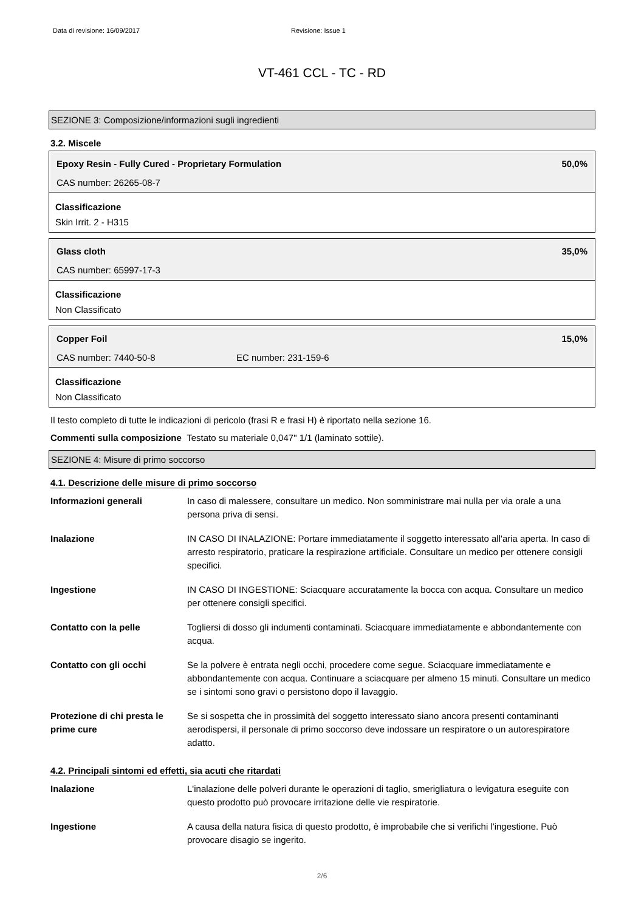Data di revisione: 16/09/2017 Revisione: Issue 1
VT-461 CCL - TC - RD
SEZIONE 3: Composizione/informazioni sugli ingredienti
3.2. Miscele
Epoxy Resin - Fully Cured - Proprietary Formulation 50,0%
CAS number: 26265-08-7
Classificazione
Skin Irrit. 2 - H315
Glass cloth 35,0%
CAS number: 65997-17-3
Classificazione
Non Classificato
Copper Foil 15,0%
CAS number: 7440-50-8 EC number: 231-159-6
Classificazione
Non Classificato
Il testo completo di tutte le indicazioni di pericolo (frasi R e frasi H) è riportato nella sezione 16.
Commenti sulla composizione Testato su materiale 0,047" 1/1 (laminato sottile).
SEZIONE 4: Misure di primo soccorso
4.1. Descrizione delle misure di primo soccorso
| Informazioni generali | In caso di malessere, consultare un medico. Non somministrare mai nulla per via orale a una persona priva di sensi. |
| Inalazione | IN CASO DI INALAZIONE: Portare immediatamente il soggetto interessato all'aria aperta. In caso di arresto respiratorio, praticare la respirazione artificiale. Consultare un medico per ottenere consigli specifici. |
| Ingestione | IN CASO DI INGESTIONE: Sciacquare accuratamente la bocca con acqua. Consultare un medico per ottenere consigli specifici. |
| Contatto con la pelle | Togliersi di dosso gli indumenti contaminati. Sciacquare immediatamente e abbondantemente con acqua. |
| Contatto con gli occhi | Se la polvere è entrata negli occhi, procedere come segue. Sciacquare immediatamente e abbondantemente con acqua. Continuare a sciacquare per almeno 15 minuti. Consultare un medico se i sintomi sono gravi o persistono dopo il lavaggio. |
| Protezione di chi presta le prime cure | Se si sospetta che in prossimità del soggetto interessato siano ancora presenti contaminanti aerodispersi, il personale di primo soccorso deve indossare un respiratore o un autorespiratore adatto. |
4.2. Principali sintomi ed effetti, sia acuti che ritardati
| Inalazione | L'inalazione delle polveri durante le operazioni di taglio, smerigliatura o levigatura eseguite con questo prodotto può provocare irritazione delle vie respiratorie. |
| Ingestione | A causa della natura fisica di questo prodotto, è improbabile che si verifichi l'ingestione. Può provocare disagio se ingerito. |
2/6